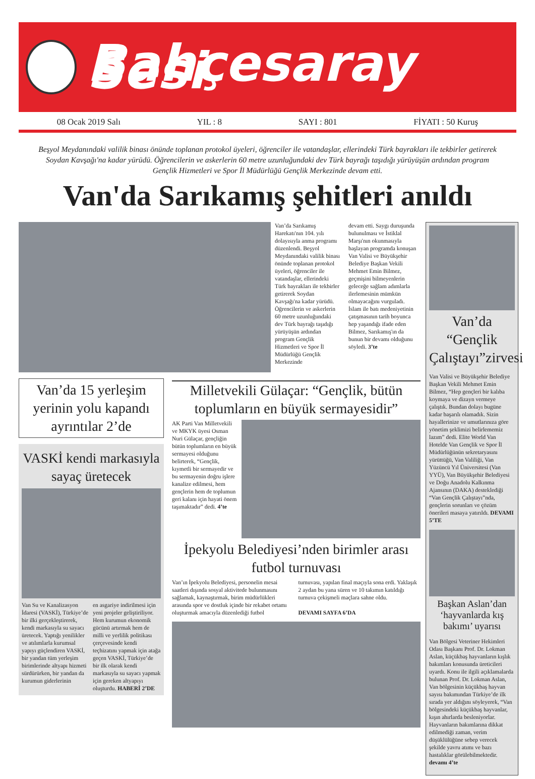Bahçesaray Sesi
08 Ocak 2019 Salı YIL : 8 SAYI : 801 FİYATI : 50 Kuruş
Beşyol Meydanındaki valilik binası önünde toplanan protokol üyeleri, öğrenciler ile vatandaşlar, ellerindeki Türk bayrakları ile tekbirler getirerek Soydan Kavşağı'na kadar yürüdü. Öğrencilerin ve askerlerin 60 metre uzunluğundaki dev Türk bayrağı taşıdığı yürüyüşün ardından program Gençlik Hizmetleri ve Spor İl Müdürlüğü Gençlik Merkezinde devam etti.
Van'da Sarıkamış şehitleri anıldı
Van’da Sarıkamış Harekatı'nın 104. yılı dolayısıyla anma programı düzenlendi. Beşyol Meydanındaki valilik binası önünde toplanan protokol üyeleri, öğrenciler ile vatandaşlar, ellerindeki Türk bayrakları ile tekbirler getirerek Soydan Kavşağı'na kadar yürüdü. Öğrencilerin ve askerlerin 60 metre uzunluğundaki dev Türk bayrağı taşıdığı yürüyüşün ardından program Gençlik Hizmetleri ve Spor İl Müdürlüğü Gençlik Merkezinde
devam etti. Saygı duruşunda bulunulması ve İstiklal Marşı'nın okunmasıyla başlayan programda konuşan Van Valisi ve Büyükşehir Belediye Başkan Vekili Mehmet Emin Bilmez, geçmişini bilmeyenlerin geleceğe sağlam adımlarla ilerlemesinin mümkün olmayacağını vurguladı. İslam ile batı medeniyetinin çatışmasının tarih boyunca hep yaşandığı ifade eden Bilmez, Sarıkamış'ın da bunun bir devamı olduğunu söyledi. 3’te
Van’da 15 yerleşim yerinin yolu kapandı
ayrıntılar 2’de
VASKİ kendi markasıyla sayaç üretecek
Van Su ve Kanalizasyon İdaresi (VASKİ), Türkiye’de bir ilki gerçekleştirerek, kendi markasıyla su sayacı üretecek. Yaptığı yenilikler ve atılımlarla kurumsal yapıyı güçlendiren VASKİ, bir yandan tüm yerleşim birimlerinde altyapı hizmeti sürdürürken, bir yandan da kurumun giderlerinin
en asgariye indirilmesi için yeni projeler geliştiriliyor. Hem kurumun ekonomik gücünü artırmak hem de milli ve yerlilik politikası çerçevesinde kendi teçhizatını yapmak için atağa geçen VASKİ, Türkiye’de bir ilk olarak kendi markasıyla su sayacı yapmak için gereken altyapıyı oluşturdu. HABERİ 2’DE
Milletvekili Gülaçar: “Gençlik, bütün toplumların en büyük sermayesidir”
AK Parti Van Milletvekili ve MKYK üyesi Osman Nuri Gülaçar, gençliğin bütün toplumların en büyük sermayesi olduğunu belirterek, “Gençlik, kıymetli bir sermayedir ve bu sermayenin doğru işlere kanalize edilmesi, hem gençlerin hem de toplumun geri kalanı için hayati önem taşımaktadır” dedi. 4’te
İpekyolu Belediyesi’nden birimler arası futbol turnuvası
Van’ın İpekyolu Belediyesi, personelin mesai saatleri dışında sosyal aktivitede bulunmasını sağlamak, kaynaştırmak, birim müdürlükleri arasında spor ve dostluk içinde bir rekabet ortamı oluşturmak amacıyla düzenlediği futbol
turnuvası, yapılan final maçıyla sona erdi. Yaklaşık 2 aydan bu yana süren ve 10 takımın katıldığı turnuva çekişmeli maçlara sahne oldu.
DEVAMI SAYFA 6’DA
Van’da “Gençlik Çalıştayı”zirvesi
Van Valisi ve Büyükşehir Belediye Başkan Vekili Mehmet Emin Bilmez, “Hep gençleri bir kalıba koymaya ve dizayn vermeye çalıştık. Bundan dolayı bugüne kadar başarılı olamadık. Sizin hayallerinize ve umutlarınıza göre yönetim şeklimizi belirlememiz lazım” dedi. Elite World Van Hotelde Van Gençlik ve Spor İl Müdürlüğünün sekretaryasını yürüttüğü, Van Valiliği, Van Yüzüncü Yıl Üniversitesi (Van YYÜ), Van Büyükşehir Belediyesi ve Doğu Anadolu Kalkınma Ajansının (DAKA) desteklediği “Van Gençlik Çalıştayı”nda, gençlerin sorunları ve çözüm önerileri masaya yatırıldı. DEVAMI 5’TE
Başkan Aslan’dan ‘hayvanlarda kış bakımı’ uyarısı
Van Bölgesi Veteriner Hekimleri Odası Başkanı Prof. Dr. Lokman Aslan, küçükbaş hayvanların kışlık bakımları konusunda üreticileri uyardı. Konu ile ilgili açıklamalarda bulunan Prof. Dr. Lokman Aslan, Van bölgesinin küçükbaş hayvan sayısı bakımından Türkiye’de ilk sırada yer aldığını söyleyerek, “Van bölgesindeki küçükbaş hayvanlar, kışın ahırlarda besleniyorlar. Hayvanların bakımlarına dikkat edilmediği zaman, verim düşüklülüğüne sebep verecek şekilde yavru atımı ve bazı hastalıklar görülebilmektedir. devamı 4’te